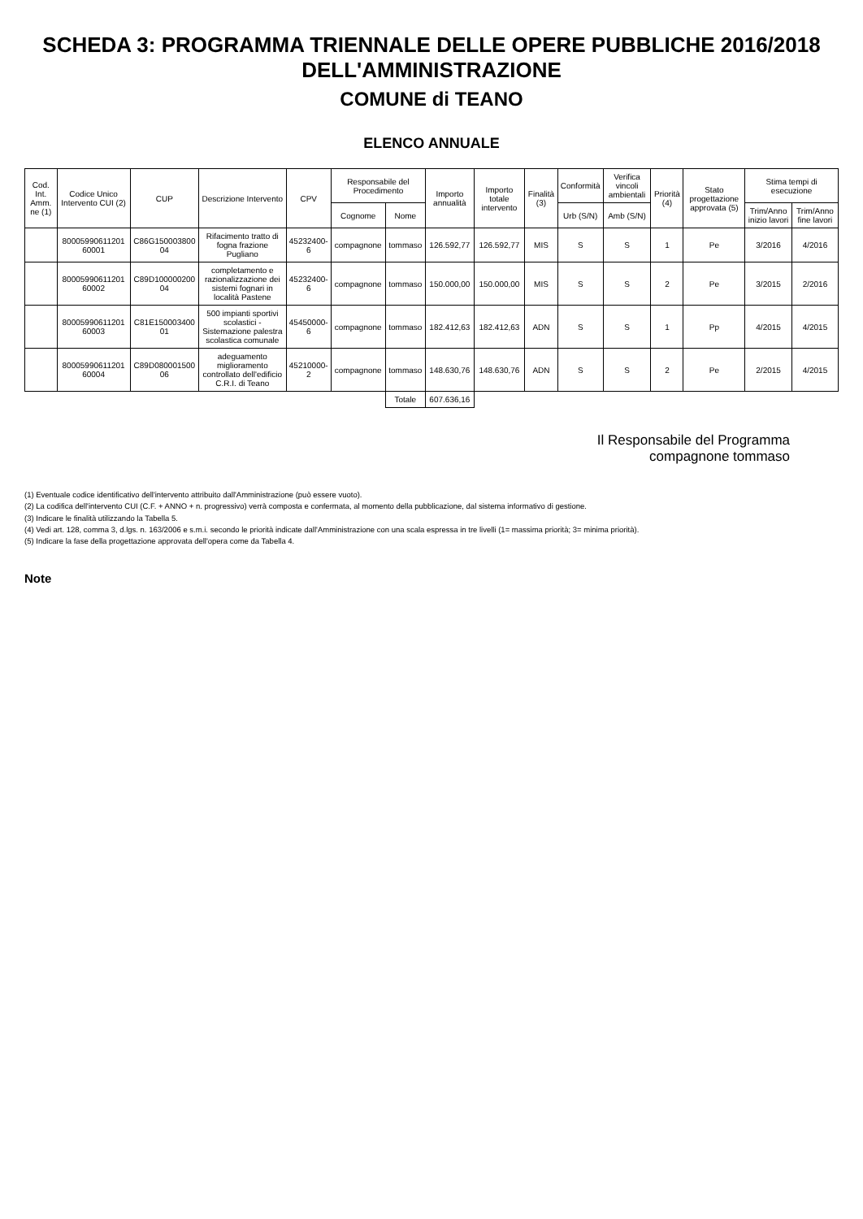SCHEDA 3: PROGRAMMA TRIENNALE DELLE OPERE PUBBLICHE 2016/2018 DELL'AMMINISTRAZIONE
COMUNE di TEANO
ELENCO ANNUALE
| Cod. Int. Amm. ne (1) | Codice Unico Intervento CUI (2) | CUP | Descrizione Intervento | CPV | Responsabile del Procedimento | | Importo annualità | Importo totale intervento | Finalità (3) | Conformità | Verifica vincoli ambientali | Priorità (4) | Stato progettazione approvata (5) | Stima tempi di esecuzione | |
| --- | --- | --- | --- | --- | --- | --- | --- | --- | --- | --- | --- | --- | --- | --- | --- |
| | | | | | Cognome | Nome | | | | Urb (S/N) | Amb (S/N) | | | Trim/Anno inizio lavori | Trim/Anno fine lavori |
| | 80005990611201 60001 | C86G150003800 04 | Rifacimento tratto di fogna frazione Pugliano | 45232400-6 | compagnone | tommaso | 126.592,77 | 126.592,77 | MIS | S | S | 1 | Pe | 3/2016 | 4/2016 |
| | 80005990611201 60002 | C89D100000200 04 | completamento e razionalizzazione dei sistemi fognari in località Pastene | 45232400-6 | compagnone | tommaso | 150.000,00 | 150.000,00 | MIS | S | S | 2 | Pe | 3/2015 | 2/2016 |
| | 80005990611201 60003 | C81E150003400 01 | 500 impianti sportivi scolastici - Sistemazione palestra scolastica comunale | 45450000-6 | compagnone | tommaso | 182.412,63 | 182.412,63 | ADN | S | S | 1 | Pp | 4/2015 | 4/2015 |
| | 80005990611201 60004 | C89D080001500 06 | adeguamento miglioramento controllato dell'edificio C.R.I. di Teano | 45210000-2 | compagnone | tommaso | 148.630,76 | 148.630,76 | ADN | S | S | 2 | Pe | 2/2015 | 4/2015 |
| | | | | | | Totale | 607.636,16 | | | | | | | | |
Il Responsabile del Programma
compagnone tommaso
(1) Eventuale codice identificativo dell'intervento attribuito dall'Amministrazione (può essere vuoto).
(2) La codifica dell'intervento CUI (C.F. + ANNO + n. progressivo) verrà composta e confermata, al momento della pubblicazione, dal sistema informativo di gestione.
(3) Indicare le finalità utilizzando la Tabella 5.
(4) Vedi art. 128, comma 3, d.lgs. n. 163/2006 e s.m.i. secondo le priorità indicate dall'Amministrazione con una scala espressa in tre livelli (1= massima priorità; 3= minima priorità).
(5) Indicare la fase della progettazione approvata dell'opera come da Tabella 4.
Note